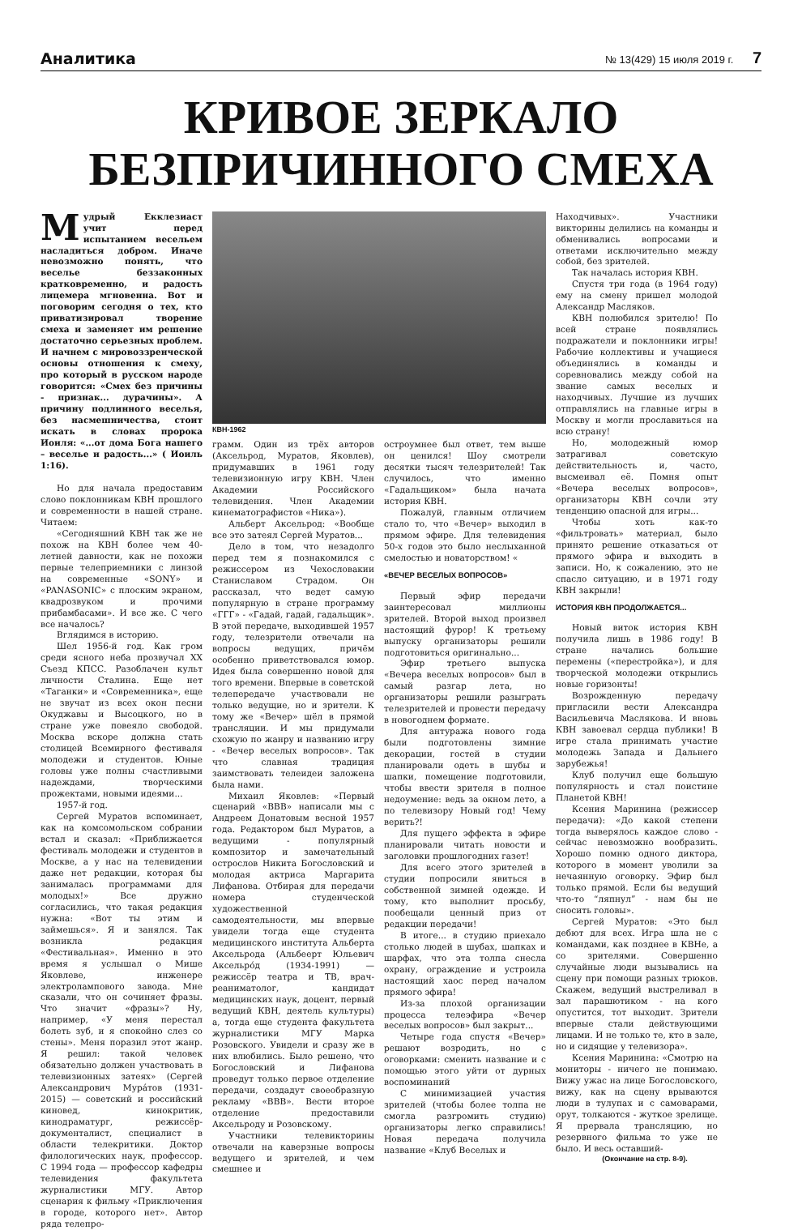Аналитика № 13(429) 15 июля 2019 г. 7
КРИВОЕ ЗЕРКАЛО
БЕЗПРИЧИННОГО СМЕХА
Мудрый Екклезиаст учит перед испытанием весельем насладиться добром. Иначе невозможно понять, что веселье беззаконных кратковременно, и радость лицемера мгновенна. Вот и поговорим сегодня о тех, кто приватизировал творение смеха и заменяет им решение достаточно серьезных проблем. И начнем с мировоззренческой основы отношения к смеху, про который в русском народе говорится: «Смех без причины - признак... дурачины». А причину подлинного веселья, без насмешничества, стоит искать в словах пророка Иоиля: «...от дома Бога нашего – веселье и радость...» ( Иоиль 1:16).
Но для начала предоставим слово поклонникам КВН прошлого и современности в нашей стране. Читаем:
«Сегодняшний КВН так же не похож на КВН более чем 40-летней давности, как не похожи первые телеприемники с линзой на современные «SONY» и «PANASONIC» с плоским экраном, квадрозвуком и прочими прибамбасами». И все же. С чего все началось?
Вглядимся в историю.
Шел 1956-й год. Как гром среди ясного неба прозвучал XX Съезд КПСС. Разоблачен культ личности Сталина. Еще нет «Таганки» и «Современника», еще не звучат из всех окон песни Окуджавы и Высоцкого, но в стране уже повеяло свободой. Москва вскоре должна стать столицей Всемирного фестиваля молодежи и студентов. Юные головы уже полны счастливыми надеждами, творческими прожектами, новыми идеями...
1957-й год.
Сергей Муратов вспоминает, как на комсомольском собрании встал и сказал: «Приближается фестиваль молодежи и студентов в Москве, а у нас на телевидении даже нет редакции, которая бы занималась программами для молодых!» Все дружно согласились, что такая редакция нужна: «Вот ты этим и займешься». Я и занялся. Так возникла редакция «Фестивальная». Именно в это время я услышал о Мише Яковлеве, инженере электролампового завода. Мне сказали, что он сочиняет фразы. Что значит «фразы»? Ну, например, «У меня перестал болеть зуб, и я спокойно слез со стены». Меня поразил этот жанр. Я решил: такой человек обязательно должен участвовать в телевизионных затеях» (Сергей Александрович Мура́тов (1931-2015) — советский и российский киновед, кинокритик, кинодраматург, режиссёр-документалист, специалист в области телекритики. Доктор филологических наук, профессор. С 1994 года — профессор кафедры телевидения факультета журналистики МГУ. Автор сценария к фильму «Приключения в городе, которого нет». Автор ряда телепро-
КВН-1962
грамм. Один из трёх авторов (Аксельрод, Муратов, Яковлев), придумавших в 1961 году телевизионную игру КВН. Член Академии Российского телевидения. Член Академии кинематографистов «Ника»).
Альберт Аксельрод: «Вообще все это затеял Сергей Муратов...
Дело в том, что незадолго перед тем я познакомился с режиссером из Чехословакии Станиславом Страдом. Он рассказал, что ведет самую популярную в стране программу «ГГГ» - «Гадай, гадай, гадальщик». В этой передаче, выходившей 1957 году, телезрители отвечали на вопросы ведущих, причём особенно приветствовался юмор. Идея была совершенно новой для того времени. Впервые в советской телепередаче участвовали не только ведущие, но и зрители. К тому же «Вечер» шёл в прямой трансляции. И мы придумали схожую по жанру и названию игру - «Вечер веселых вопросов». Так что славная традиция заимствовать телеидеи заложена была нами.
Михаил Яковлев: «Первый сценарий «ВВВ» написали мы с Андреем Донатовым весной 1957 года. Редактором был Муратов, а ведущими - популярный композитор и замечательный острослов Никита Богословский и молодая актриса Маргарита Лифанова. Отбирая для передачи номера студенческой художественной самодеятельности, мы впервые увидели тогда еще студента медицинского института Альберта Аксельрода (Альбеерт Юльевич Аксельро́д (1934-1991) — режиссёр театра и ТВ, врач-реаниматолог, кандидат медицинских наук, доцент, первый ведущий КВН, деятель культуры) а, тогда еще студента факультета журналистики МГУ Марка Розовского. Увидели и сразу же в них влюбились. Было решено, что Богословский и Лифанова проведут только первое отделение передачи, создадут своеобразную рекламу «ВВВ». Вести второе отделение предоставили Аксельроду и Розовскому.
Участники телевикторины отвечали на каверзные вопросы ведущего и зрителей, и чем смешнее и
остроумнее был ответ, тем выше он ценился! Шоу смотрели десятки тысяч телезрителей! Так случилось, что именно «Гадальщиком» была начата история КВН.
Пожалуй, главным отличием стало то, что «Вечер» выходил в прямом эфире. Для телевидения 50-х годов это было неслыханной смелостью и новаторством! «
«ВЕЧЕР ВЕСЕЛЫХ ВОПРОСОВ»
Первый эфир передачи заинтересовал миллионы зрителей. Второй выход произвел настоящий фурор! К третьему выпуску организаторы решили подготовиться оригинально...
Эфир третьего выпуска «Вечера веселых вопросов» был в самый разгар лета, но организаторы решили разыграть телезрителей и провести передачу в новогоднем формате.
Для антуража нового года были подготовлены зимние декорации, гостей в студии планировали одеть в шубы и шапки, помещение подготовили, чтобы ввести зрителя в полное недоумение: ведь за окном лето, а по телевизору Новый год! Чему верить?!
Для пущего эффекта в эфире планировали читать новости и заголовки прошлогодних газет!
Для всего этого зрителей в студии попросили явиться в собственной зимней одежде. И тому, кто выполнит просьбу, пообещали ценный приз от редакции передачи!
В итоге... в студию приехало столько людей в шубах, шапках и шарфах, что эта толпа снесла охрану, ограждение и устроила настоящий хаос перед началом прямого эфира!
Из-за плохой организации процесса телеэфира «Вечер веселых вопросов» был закрыт...
Четыре года спустя «Вечер» решают возродить, но с оговорками: сменить название и с помощью этого уйти от дурных воспоминаний
С минимизацией участия зрителей (чтобы более толпа не смогла разгромить студию) организаторы легко справились! Новая передача получила название «Клуб Веселых и
Находчивых». Участники викторины делились на команды и обменивались вопросами и ответами исключительно между собой, без зрителей.
Так началась история КВН.
Спустя три года (в 1964 году) ему на смену пришел молодой Александр Масляков.
КВН полюбился зрителю! По всей стране появлялись подражатели и поклонники игры! Рабочие коллективы и учащиеся объединялись в команды и соревновались между собой на звание самых веселых и находчивых. Лучшие из лучших отправлялись на главные игры в Москву и могли прославиться на всю страну!
Но, молодежный юмор затрагивал советскую действительность и, часто, высмеивал её. Помня опыт «Вечера веселых вопросов», организаторы КВН сочли эту тенденцию опасной для игры...
Чтобы хоть как-то «фильтровать» материал, было принято решение отказаться от прямого эфира и выходить в записи. Но, к сожалению, это не спасло ситуацию, и в 1971 году КВН закрыли!
ИСТОРИЯ КВН ПРОДОЛЖАЕТСЯ...
Новый виток история КВН получила лишь в 1986 году! В стране начались большие перемены («перестройка»), и для творческой молодежи открылись новые горизонты!
Возрожденную передачу пригласили вести Александра Васильевича Маслякова. И вновь КВН завоевал сердца публики! В игре стала принимать участие молодежь Запада и Дальнего зарубежья!
Клуб получил еще большую популярность и стал поистине Планетой КВН!
Ксения Маринина (режиссер передачи): «До какой степени тогда выверялось каждое слово - сейчас невозможно вообразить. Хорошо помню одного диктора, которого в момент уволили за нечаянную оговорку. Эфир был только прямой. Если бы ведущий что-то “ляпнул” - нам бы не сносить головы».
Сергей Муратов: «Это был дебют для всех. Игра шла не с командами, как позднее в КВНе, а со зрителями. Совершенно случайные люди вызывались на сцену при помощи разных трюков. Скажем, ведущий выстреливал в зал парашютиком - на кого опустится, тот выходит. Зрители впервые стали действующими лицами. И не только те, кто в зале, но и сидящие у телевизора».
Ксения Маринина: «Смотрю на мониторы - ничего не понимаю. Вижу ужас на лице Богословского, вижу, как на сцену врываются люди в тулупах и с самоварами, орут, толкаются - жуткое зрелище. Я прервала трансляцию, но резервного фильма то уже не было. И весь оставший-
(Окончание на стр. 8-9).